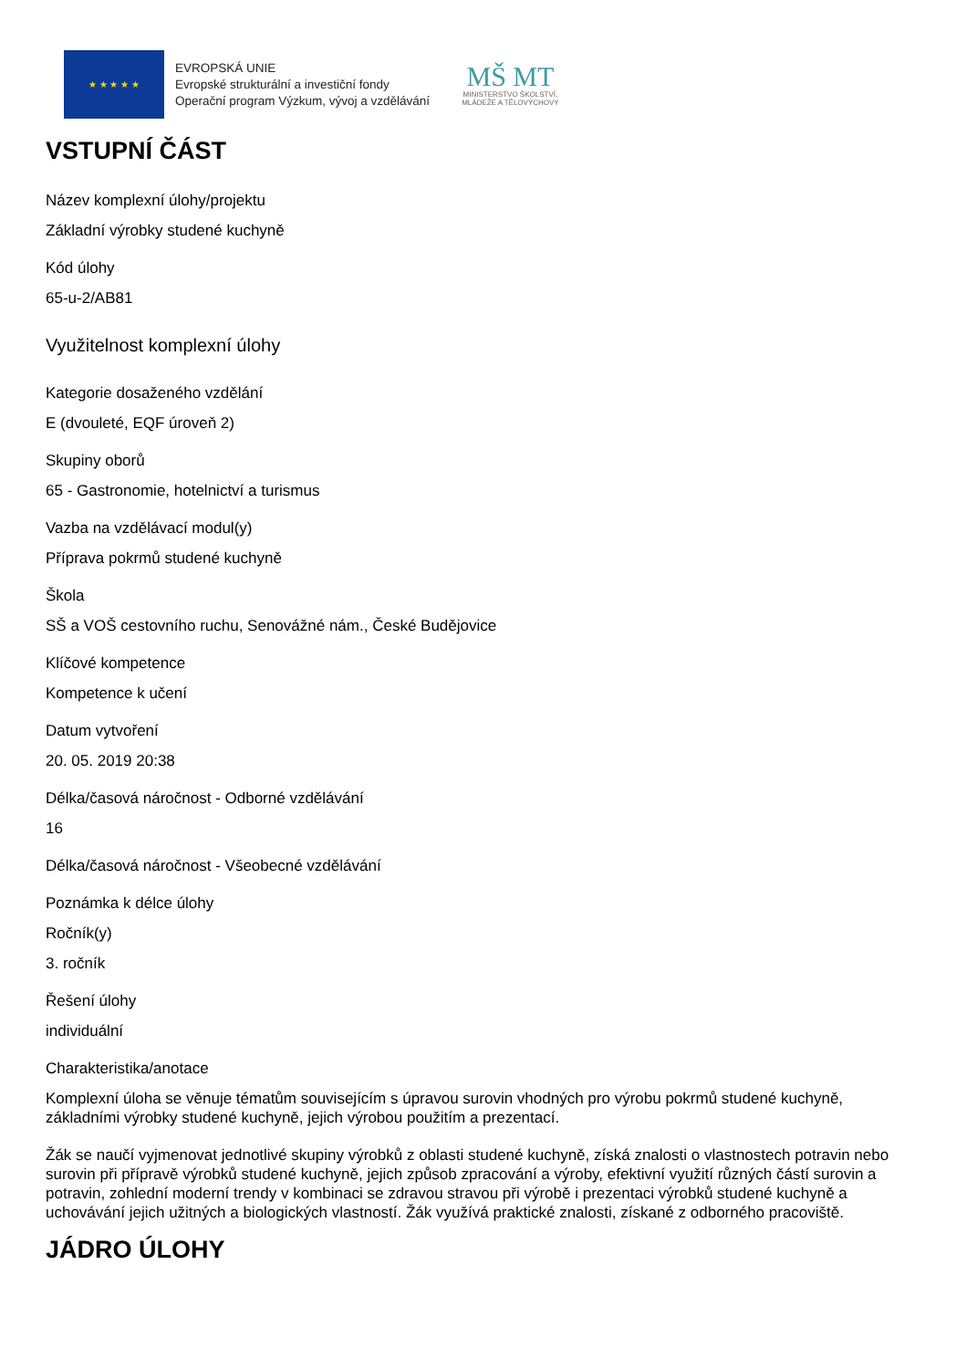★ ★ ★ ★ ★
EVROPSKÁ UNIE
Evropské strukturální a investiční fondy
Operační program Výzkum, vývoj a vzdělávání
MŠ MT
MINISTERSTVO ŠKOLSTVÍ,
MLÁDEŽE A TĚLOVÝCHOVY
VSTUPNÍ ČÁST
Název komplexní úlohy/projektu
Základní výrobky studené kuchyně
Kód úlohy
65-u-2/AB81
Využitelnost komplexní úlohy
Kategorie dosaženého vzdělání
E (dvouleté, EQF úroveň 2)
Skupiny oborů
65 - Gastronomie, hotelnictví a turismus
Vazba na vzdělávací modul(y)
Příprava pokrmů studené kuchyně
Škola
SŠ a VOŠ cestovního ruchu, Senovážné nám., České Budějovice
Klíčové kompetence
Kompetence k učení
Datum vytvoření
20. 05. 2019 20:38
Délka/časová náročnost - Odborné vzdělávání
16
Délka/časová náročnost - Všeobecné vzdělávání
Poznámka k délce úlohy
Ročník(y)
3. ročník
Řešení úlohy
individuální
Charakteristika/anotace
Komplexní úloha se věnuje tématům souvisejícím s úpravou surovin vhodných pro výrobu pokrmů studené kuchyně, základními výrobky studené kuchyně, jejich výrobou použitím a prezentací.
Žák se naučí vyjmenovat jednotlivé skupiny výrobků z oblasti studené kuchyně, získá znalosti o vlastnostech potravin nebo surovin při přípravě výrobků studené kuchyně, jejich způsob zpracování a výroby, efektivní využití různých částí surovin a potravin, zohlední moderní trendy v kombinaci se zdravou stravou při výrobě i prezentaci výrobků studené kuchyně a uchovávání jejich užitných a biologických vlastností. Žák využívá praktické znalosti, získané z odborného pracoviště.
JÁDRO ÚLOHY